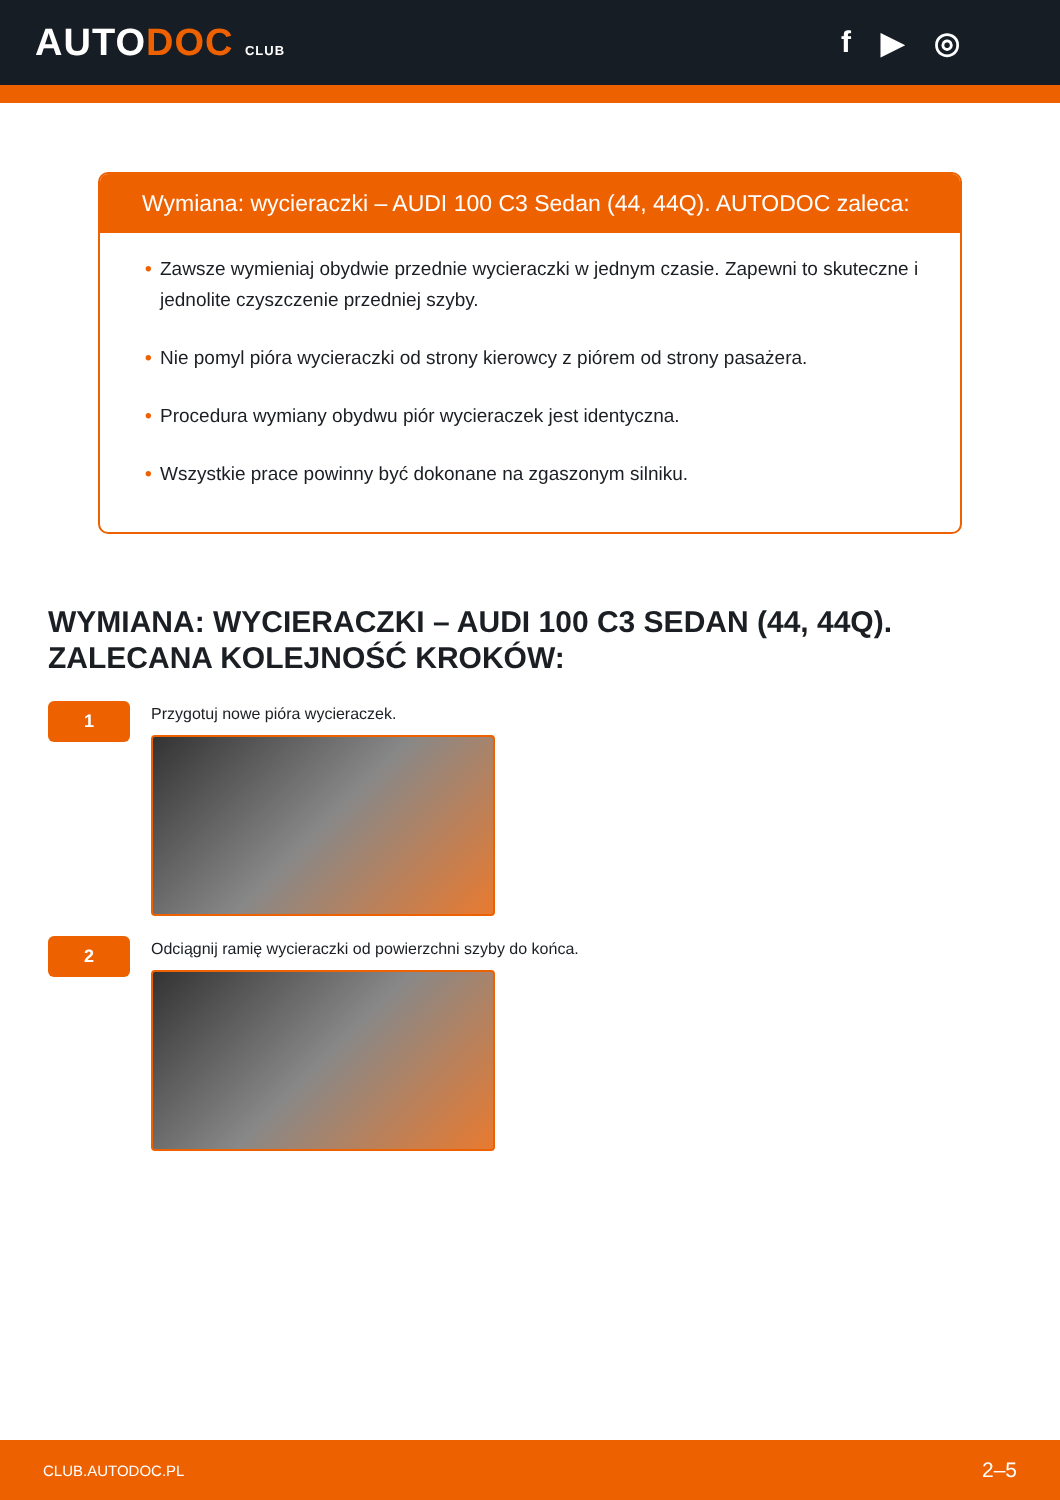AUTODOC CLUB
f ▶ ◎
Wymiana: wycieraczki – AUDI 100 C3 Sedan (44, 44Q). AUTODOC zaleca:
• Zawsze wymieniaj obydwie przednie wycieraczki w jednym czasie. Zapewni to skuteczne i jednolite czyszczenie przedniej szyby.
• Nie pomyl pióra wycieraczki od strony kierowcy z piórem od strony pasażera.
• Procedura wymiany obydwu piór wycieraczek jest identyczna.
• Wszystkie prace powinny być dokonane na zgaszonym silniku.
WYMIANA: WYCIERACZKI – AUDI 100 C3 SEDAN (44, 44Q). ZALECANA KOLEJNOŚĆ KROKÓW:
1
Przygotuj nowe pióra wycieraczek.
2
Odciągnij ramię wycieraczki od powierzchni szyby do końca.
CLUB.AUTODOC.PL 2–5